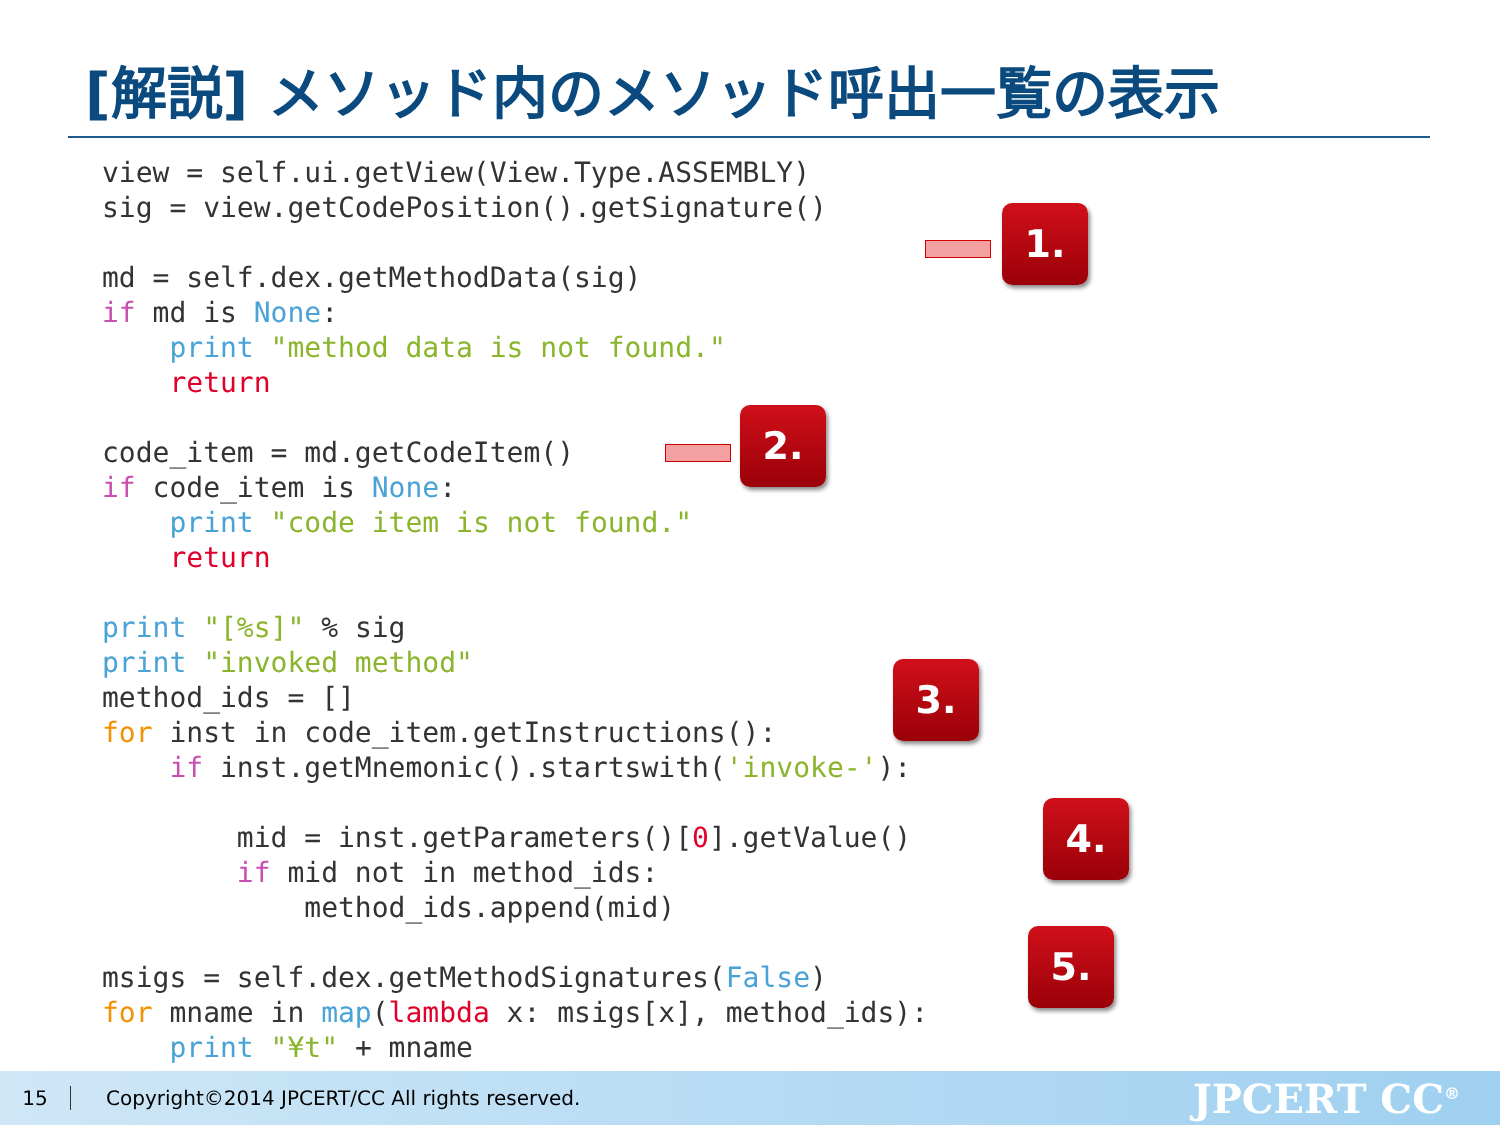[解説] メソッド内のメソッド呼出一覧の表示
view = self.ui.getView(View.Type.ASSEMBLY)
sig = view.getCodePosition().getSignature()

md = self.dex.getMethodData(sig)
if md is None:
    print "method data is not found."
    return

code_item = md.getCodeItem()
if code_item is None:
    print "code item is not found."
    return

print "[%s]" % sig
print "invoked method"
method_ids = []
for inst in code_item.getInstructions():
    if inst.getMnemonic().startswith('invoke-'):

        mid = inst.getParameters()[0].getValue()
        if mid not in method_ids:
            method_ids.append(mid)

msigs = self.dex.getMethodSignatures(False)
for mname in map(lambda x: msigs[x], method_ids):
    print "¥t" + mname
1.
2.
3.
4.
5.
15 Copyright©2014 JPCERT/CC All rights reserved. JPCERT CC<sup>®</sup>